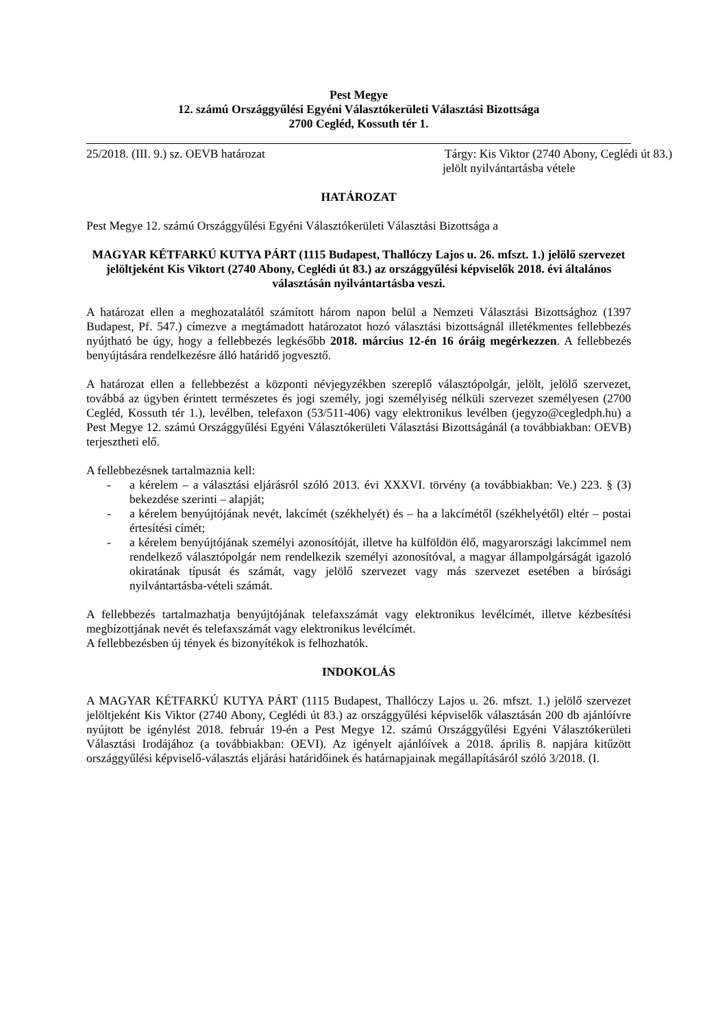Pest Megye
12. számú Országgyűlési Egyéni Választókerületi Választási Bizottsága
2700 Cegléd, Kossuth tér 1.
25/2018. (III. 9.) sz. OEVB határozat Tárgy: Kis Viktor (2740 Abony, Ceglédi út 83.)
jelölt nyilvántartásba vétele
HATÁROZAT
Pest Megye 12. számú Országgyűlési Egyéni Választókerületi Választási Bizottsága a
MAGYAR KÉTFARKÚ KUTYA PÁRT (1115 Budapest, Thallóczy Lajos u. 26. mfszt. 1.) jelölő szervezet jelöltjeként Kis Viktort (2740 Abony, Ceglédi út 83.) az országgyűlési képviselők 2018. évi általános választásán nyilvántartásba veszi.
A határozat ellen a meghozatalától számított három napon belül a Nemzeti Választási Bizottsághoz (1397 Budapest, Pf. 547.) címezve a megtámadott határozatot hozó választási bizottságnál illetékmentes fellebbezés nyújtható be úgy, hogy a fellebbezés legkésőbb 2018. március 12-én 16 óráig megérkezzen. A fellebbezés benyújtására rendelkezésre álló határidő jogvesztő.
A határozat ellen a fellebbezést a központi névjegyzékben szereplő választópolgár, jelölt, jelölő szervezet, továbbá az ügyben érintett természetes és jogi személy, jogi személyiség nélküli szervezet személyesen (2700 Cegléd, Kossuth tér 1.), levélben, telefaxon (53/511-406) vagy elektronikus levélben (jegyzo@cegledph.hu) a Pest Megye 12. számú Országgyűlési Egyéni Választókerületi Választási Bizottságánál (a továbbiakban: OEVB) terjesztheti elő.
A fellebbezésnek tartalmaznia kell:
- a kérelem – a választási eljárásról szóló 2013. évi XXXVI. törvény (a továbbiakban: Ve.) 223. § (3) bekezdése szerinti – alapját;
- a kérelem benyújtójának nevét, lakcímét (székhelyét) és – ha a lakcímétől (székhelyétől) eltér – postai értesítési címét;
- a kérelem benyújtójának személyi azonosítóját, illetve ha külföldön élő, magyarországi lakcímmel nem rendelkező választópolgár nem rendelkezik személyi azonosítóval, a magyar állampolgárságát igazoló okiratának típusát és számát, vagy jelölő szervezet vagy más szervezet esetében a bírósági nyilvántartásba-vételi számát.
A fellebbezés tartalmazhatja benyújtójának telefaxszámát vagy elektronikus levélcímét, illetve kézbesítési megbízottjának nevét és telefaxszámát vagy elektronikus levélcímét.
A fellebbezésben új tények és bizonyítékok is felhozhatók.
INDOKOLÁS
A MAGYAR KÉTFARKÚ KUTYA PÁRT (1115 Budapest, Thallóczy Lajos u. 26. mfszt. 1.) jelölő szervezet jelöltjeként Kis Viktor (2740 Abony, Ceglédi út 83.) az országgyűlési képviselők választásán 200 db ajánlóívre nyújtott be igénylést 2018. február 19-én a Pest Megye 12. számú Országgyűlési Egyéni Választókerületi Választási Irodájához (a továbbiakban: OEVI). Az igényelt ajánlóívek a 2018. április 8. napjára kitűzött országgyűlési képviselő-választás eljárási határidőinek és határnapjainak megállapításáról szóló 3/2018. (I.